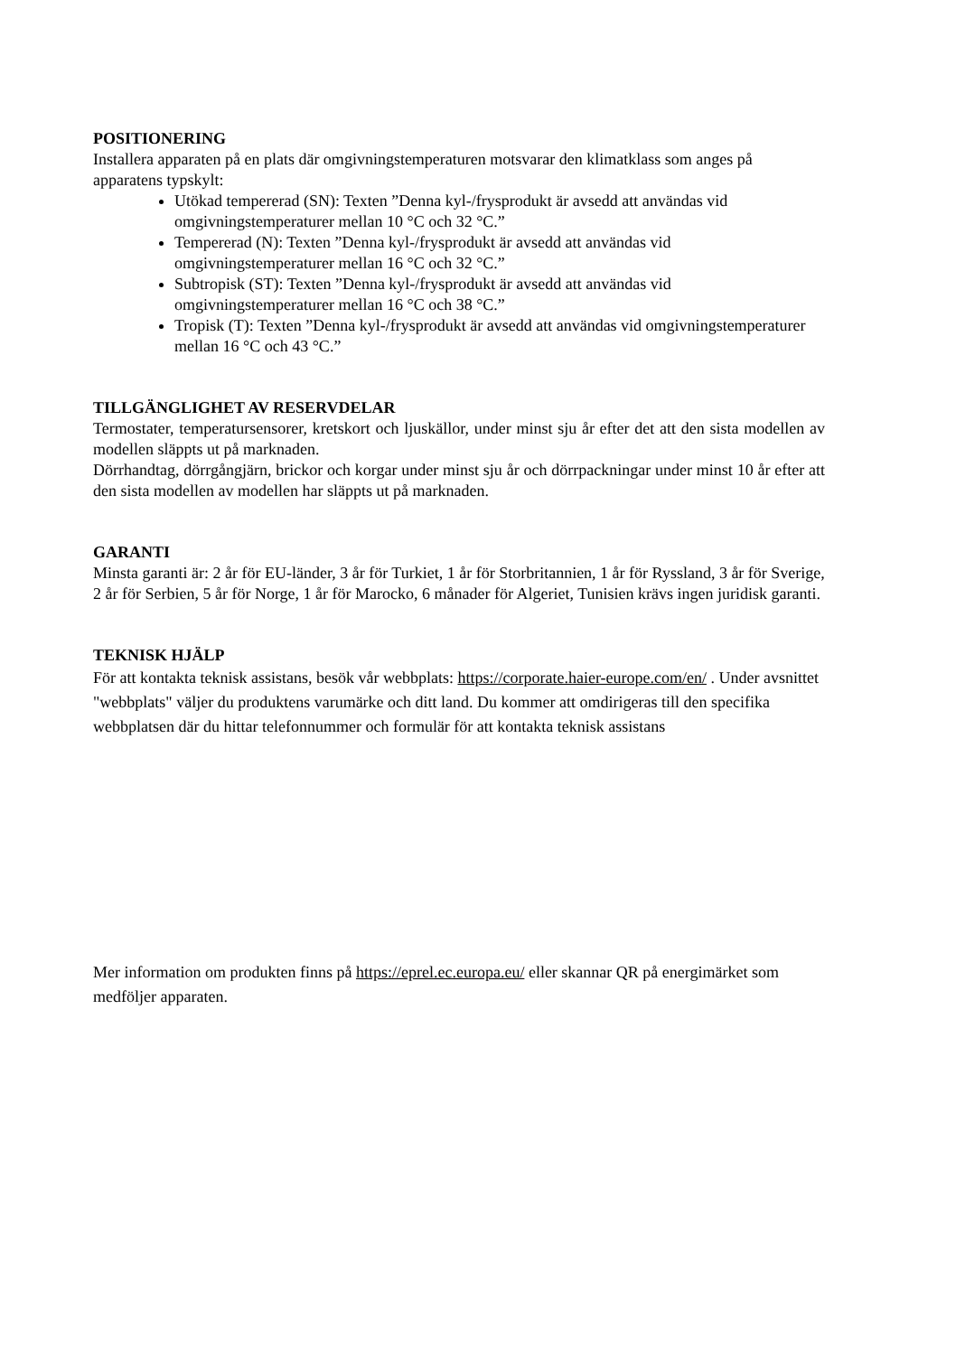POSITIONERING
Installera apparaten på en plats där omgivningstemperaturen motsvarar den klimatklass som anges på apparatens typskylt:
Utökad tempererad (SN): Texten ”Denna kyl-/frysprodukt är avsedd att användas vid omgivningstemperaturer mellan 10 °C och 32 °C.”
Tempererad (N): Texten ”Denna kyl-/frysprodukt är avsedd att användas vid omgivningstemperaturer mellan 16 °C och 32 °C.”
Subtropisk (ST): Texten ”Denna kyl-/frysprodukt är avsedd att användas vid omgivningstemperaturer mellan 16 °C och 38 °C.”
Tropisk (T): Texten ”Denna kyl-/frysprodukt är avsedd att användas vid omgivningstemperaturer mellan 16 °C och 43 °C.”
TILLGÄNGLIGHET AV RESERVDELAR
Termostater, temperatursensorer, kretskort och ljuskällor, under minst sju år efter det att den sista modellen av modellen släppts ut på marknaden.
Dörrhandtag, dörrgångjärn, brickor och korgar under minst sju år och dörrpackningar under minst 10 år efter att den sista modellen av modellen har släppts ut på marknaden.
GARANTI
Minsta garanti är: 2 år för EU-länder, 3 år för Turkiet, 1 år för Storbritannien, 1 år för Ryssland, 3 år för Sverige, 2 år för Serbien, 5 år för Norge, 1 år för Marocko, 6 månader för Algeriet, Tunisien krävs ingen juridisk garanti.
TEKNISK HJÄLP
För att kontakta teknisk assistans, besök vår webbplats: https://corporate.haier-europe.com/en/ . Under avsnittet "webbplats" väljer du produktens varumärke och ditt land. Du kommer att omdirigeras till den specifika webbplatsen där du hittar telefonnummer och formulär för att kontakta teknisk assistans
Mer information om produkten finns på https://eprel.ec.europa.eu/ eller skannar QR på energimärket som medföljer apparaten.